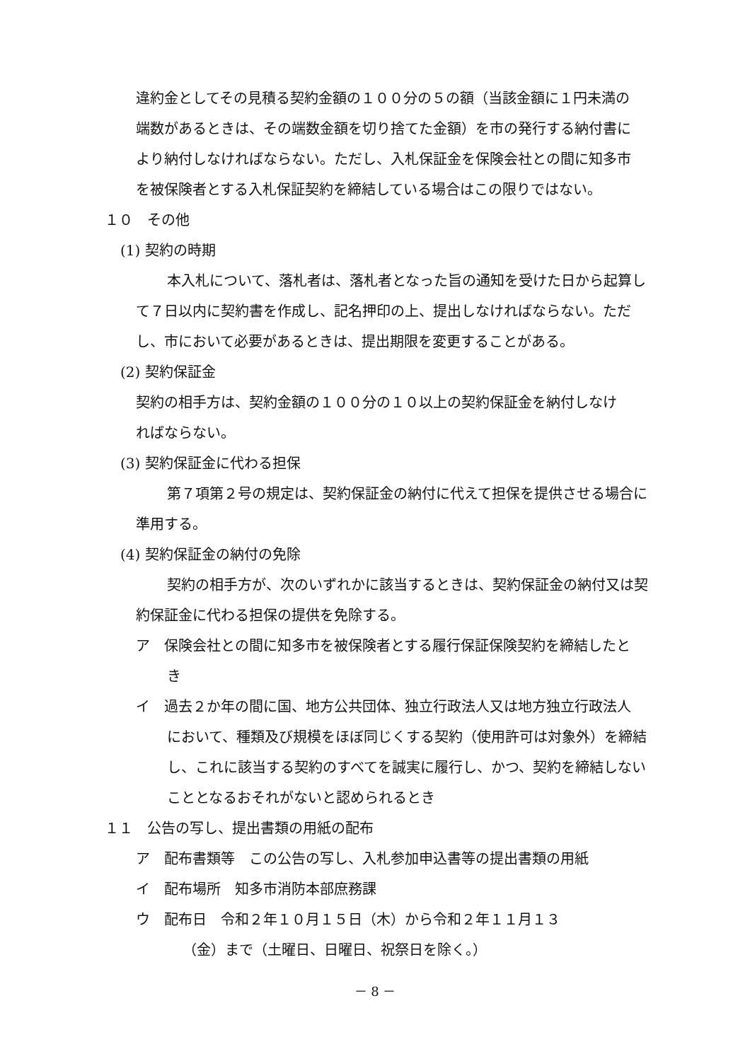違約金としてその見積る契約金額の１００分の５の額（当該金額に１円未満の
端数があるときは、その端数金額を切り捨てた金額）を市の発行する納付書に
より納付しなければならない。ただし、入札保証金を保険会社との間に知多市
を被保険者とする入札保証契約を締結している場合はこの限りではない。
１０　その他
(1) 契約の時期
本入札について、落札者は、落札者となった旨の通知を受けた日から起算し
て７日以内に契約書を作成し、記名押印の上、提出しなければならない。ただ
し、市において必要があるときは、提出期限を変更することがある。
(2) 契約保証金
契約の相手方は、契約金額の１００分の１０以上の契約保証金を納付しなけ
ればならない。
(3) 契約保証金に代わる担保
第７項第２号の規定は、契約保証金の納付に代えて担保を提供させる場合に
準用する。
(4) 契約保証金の納付の免除
契約の相手方が、次のいずれかに該当するときは、契約保証金の納付又は契
約保証金に代わる担保の提供を免除する。
ア　保険会社との間に知多市を被保険者とする履行保証保険契約を締結したと
き
イ　過去２か年の間に国、地方公共団体、独立行政法人又は地方独立行政法人
において、種類及び規模をほぼ同じくする契約（使用許可は対象外）を締結
し、これに該当する契約のすべてを誠実に履行し、かつ、契約を締結しない
こととなるおそれがないと認められるとき
１１　公告の写し、提出書類の用紙の配布
ア　配布書類等　この公告の写し、入札参加申込書等の提出書類の用紙
イ　配布場所　知多市消防本部庶務課
ウ　配布日　令和２年１０月１５日（木）から令和２年１１月１３
（金）まで（土曜日、日曜日、祝祭日を除く。）
－ 8 －